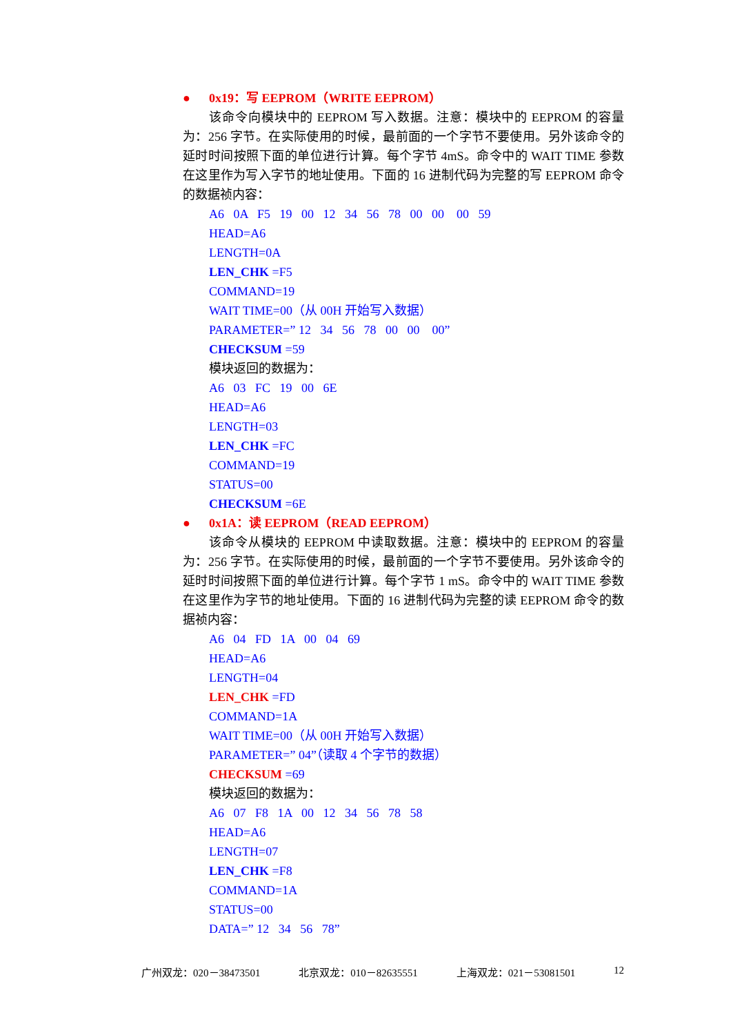● 0x19：写 EEPROM（WRITE EEPROM）
该命令向模块中的 EEPROM 写入数据。注意：模块中的 EEPROM 的容量为：256 字节。在实际使用的时候，最前面的一个字节不要使用。另外该命令的延时时间按照下面的单位进行计算。每个字节 4mS。命令中的 WAIT TIME 参数在这里作为写入字节的地址使用。下面的 16 进制代码为完整的写 EEPROM 命令的数据祯内容：
A6 0A F5 19 00 12 34 56 78 00 00 00 59
HEAD=A6
LENGTH=0A
LEN_CHK =F5
COMMAND=19
WAIT TIME=00（从 00H 开始写入数据）
PARAMETER=” 12 34 56 78 00 00 00”
CHECKSUM =59
模块返回的数据为：
A6 03 FC 19 00 6E
HEAD=A6
LENGTH=03
LEN_CHK =FC
COMMAND=19
STATUS=00
CHECKSUM =6E
● 0x1A：读 EEPROM（READ EEPROM）
该命令从模块的 EEPROM 中读取数据。注意：模块中的 EEPROM 的容量为：256 字节。在实际使用的时候，最前面的一个字节不要使用。另外该命令的延时时间按照下面的单位进行计算。每个字节 1 mS。命令中的 WAIT TIME 参数在这里作为字节的地址使用。下面的 16 进制代码为完整的读 EEPROM 命令的数据祯内容：
A6 04 FD 1A 00 04 69
HEAD=A6
LENGTH=04
LEN_CHK =FD
COMMAND=1A
WAIT TIME=00（从 00H 开始写入数据）
PARAMETER=” 04”（读取 4 个字节的数据）
CHECKSUM =69
模块返回的数据为：
A6 07 F8 1A 00 12 34 56 78 58
HEAD=A6
LENGTH=07
LEN_CHK =F8
COMMAND=1A
STATUS=00
DATA=” 12 34 56 78”
广州双龙：020－38473501 北京双龙：010－82635551 上海双龙：021－53081501 12